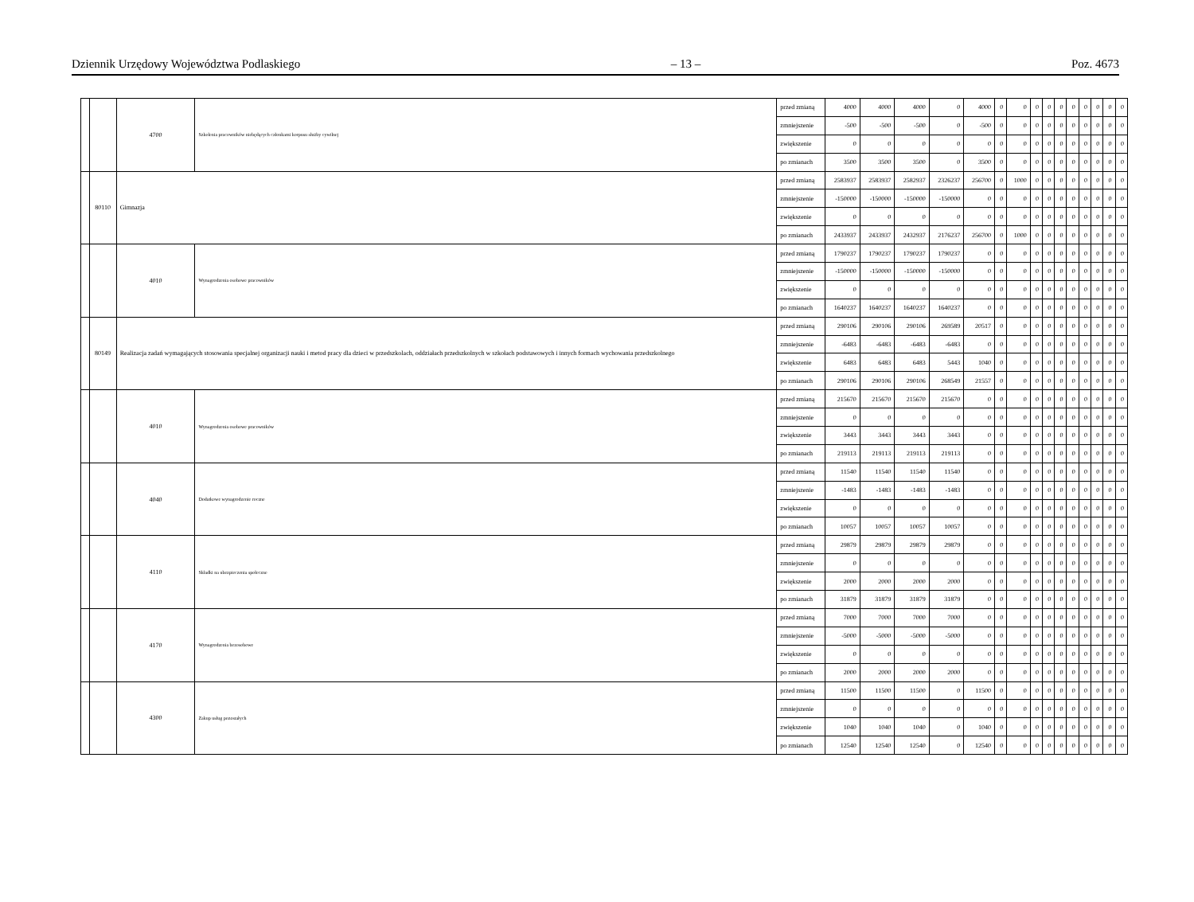Dziennik Urzędowy Województwa Podlaskiego – 13 – Poz. 4673
| | | 4700 | Szkolenia pracowników niebędących członkami korpusu służby cywilnej | przed zmianą | 4000 | 4000 | 4000 | 0 | 4000 | 0 | 0 | 0 | 0 | 0 | 0 | 0 | 0 | 0 | 0 |
| | | | | zmniejszenie | -500 | -500 | -500 | 0 | -500 | 0 | 0 | 0 | 0 | 0 | 0 | 0 | 0 | 0 | 0 |
| | | | | zwiększenie | 0 | 0 | 0 | 0 | 0 | 0 | 0 | 0 | 0 | 0 | 0 | 0 | 0 | 0 | 0 |
| | | | | po zmianach | 3500 | 3500 | 3500 | 0 | 3500 | 0 | 0 | 0 | 0 | 0 | 0 | 0 | 0 | 0 | 0 |
| | 80110 | Gimnazja | | przed zmianą | 2583937 | 2583937 | 2582937 | 2326237 | 256700 | 0 | 1000 | 0 | 0 | 0 | 0 | 0 | 0 | 0 | 0 |
| | | | | zmniejszenie | -150000 | -150000 | -150000 | -150000 | 0 | 0 | 0 | 0 | 0 | 0 | 0 | 0 | 0 | 0 | 0 |
| | | | | zwiększenie | 0 | 0 | 0 | 0 | 0 | 0 | 0 | 0 | 0 | 0 | 0 | 0 | 0 | 0 | 0 |
| | | | | po zmianach | 2433937 | 2433937 | 2432937 | 2176237 | 256700 | 0 | 1000 | 0 | 0 | 0 | 0 | 0 | 0 | 0 | 0 |
| | | 4010 | Wynagrodzenia osobowe pracowników | przed zmianą | 1790237 | 1790237 | 1790237 | 1790237 | 0 | 0 | 0 | 0 | 0 | 0 | 0 | 0 | 0 | 0 | 0 |
| | | | | zmniejszenie | -150000 | -150000 | -150000 | -150000 | 0 | 0 | 0 | 0 | 0 | 0 | 0 | 0 | 0 | 0 | 0 |
| | | | | zwiększenie | 0 | 0 | 0 | 0 | 0 | 0 | 0 | 0 | 0 | 0 | 0 | 0 | 0 | 0 | 0 |
| | | | | po zmianach | 1640237 | 1640237 | 1640237 | 1640237 | 0 | 0 | 0 | 0 | 0 | 0 | 0 | 0 | 0 | 0 | 0 |
| | 80149 | Realizacja zadań wymagających stosowania specjalnej organizacji nauki i metod pracy dla dzieci w przedszkolach, oddziałach przedszkolnych w szkołach podstawowych i innych formach wychowania przedszkolnego | | przed zmianą | 290106 | 290106 | 290106 | 269589 | 20517 | 0 | 0 | 0 | 0 | 0 | 0 | 0 | 0 | 0 | 0 |
| | | | | zmniejszenie | -6483 | -6483 | -6483 | -6483 | 0 | 0 | 0 | 0 | 0 | 0 | 0 | 0 | 0 | 0 | 0 |
| | | | | zwiększenie | 6483 | 6483 | 6483 | 5443 | 1040 | 0 | 0 | 0 | 0 | 0 | 0 | 0 | 0 | 0 | 0 |
| | | | | po zmianach | 290106 | 290106 | 290106 | 268549 | 21557 | 0 | 0 | 0 | 0 | 0 | 0 | 0 | 0 | 0 | 0 |
| | | 4010 | Wynagrodzenia osobowe pracowników | przed zmianą | 215670 | 215670 | 215670 | 215670 | 0 | 0 | 0 | 0 | 0 | 0 | 0 | 0 | 0 | 0 | 0 |
| | | | | zmniejszenie | 0 | 0 | 0 | 0 | 0 | 0 | 0 | 0 | 0 | 0 | 0 | 0 | 0 | 0 | 0 |
| | | | | zwiększenie | 3443 | 3443 | 3443 | 3443 | 0 | 0 | 0 | 0 | 0 | 0 | 0 | 0 | 0 | 0 | 0 |
| | | | | po zmianach | 219113 | 219113 | 219113 | 219113 | 0 | 0 | 0 | 0 | 0 | 0 | 0 | 0 | 0 | 0 | 0 |
| | | 4040 | Dodatkowe wynagrodzenie roczne | przed zmianą | 11540 | 11540 | 11540 | 11540 | 0 | 0 | 0 | 0 | 0 | 0 | 0 | 0 | 0 | 0 | 0 |
| | | | | zmniejszenie | -1483 | -1483 | -1483 | -1483 | 0 | 0 | 0 | 0 | 0 | 0 | 0 | 0 | 0 | 0 | 0 |
| | | | | zwiększenie | 0 | 0 | 0 | 0 | 0 | 0 | 0 | 0 | 0 | 0 | 0 | 0 | 0 | 0 | 0 |
| | | | | po zmianach | 10057 | 10057 | 10057 | 10057 | 0 | 0 | 0 | 0 | 0 | 0 | 0 | 0 | 0 | 0 | 0 |
| | | 4110 | Składki na ubezpieczenia społeczne | przed zmianą | 29879 | 29879 | 29879 | 29879 | 0 | 0 | 0 | 0 | 0 | 0 | 0 | 0 | 0 | 0 | 0 |
| | | | | zmniejszenie | 0 | 0 | 0 | 0 | 0 | 0 | 0 | 0 | 0 | 0 | 0 | 0 | 0 | 0 | 0 |
| | | | | zwiększenie | 2000 | 2000 | 2000 | 2000 | 0 | 0 | 0 | 0 | 0 | 0 | 0 | 0 | 0 | 0 | 0 |
| | | | | po zmianach | 31879 | 31879 | 31879 | 31879 | 0 | 0 | 0 | 0 | 0 | 0 | 0 | 0 | 0 | 0 | 0 |
| | | 4170 | Wynagrodzenia bezosobowe | przed zmianą | 7000 | 7000 | 7000 | 7000 | 0 | 0 | 0 | 0 | 0 | 0 | 0 | 0 | 0 | 0 | 0 |
| | | | | zmniejszenie | -5000 | -5000 | -5000 | -5000 | 0 | 0 | 0 | 0 | 0 | 0 | 0 | 0 | 0 | 0 | 0 |
| | | | | zwiększenie | 0 | 0 | 0 | 0 | 0 | 0 | 0 | 0 | 0 | 0 | 0 | 0 | 0 | 0 | 0 |
| | | | | po zmianach | 2000 | 2000 | 2000 | 2000 | 0 | 0 | 0 | 0 | 0 | 0 | 0 | 0 | 0 | 0 | 0 |
| | | 4300 | Zakup usług pozostałych | przed zmianą | 11500 | 11500 | 11500 | 0 | 11500 | 0 | 0 | 0 | 0 | 0 | 0 | 0 | 0 | 0 | 0 |
| | | | | zmniejszenie | 0 | 0 | 0 | 0 | 0 | 0 | 0 | 0 | 0 | 0 | 0 | 0 | 0 | 0 | 0 |
| | | | | zwiększenie | 1040 | 1040 | 1040 | 0 | 1040 | 0 | 0 | 0 | 0 | 0 | 0 | 0 | 0 | 0 | 0 |
| | | | | po zmianach | 12540 | 12540 | 12540 | 0 | 12540 | 0 | 0 | 0 | 0 | 0 | 0 | 0 | 0 | 0 | 0 |